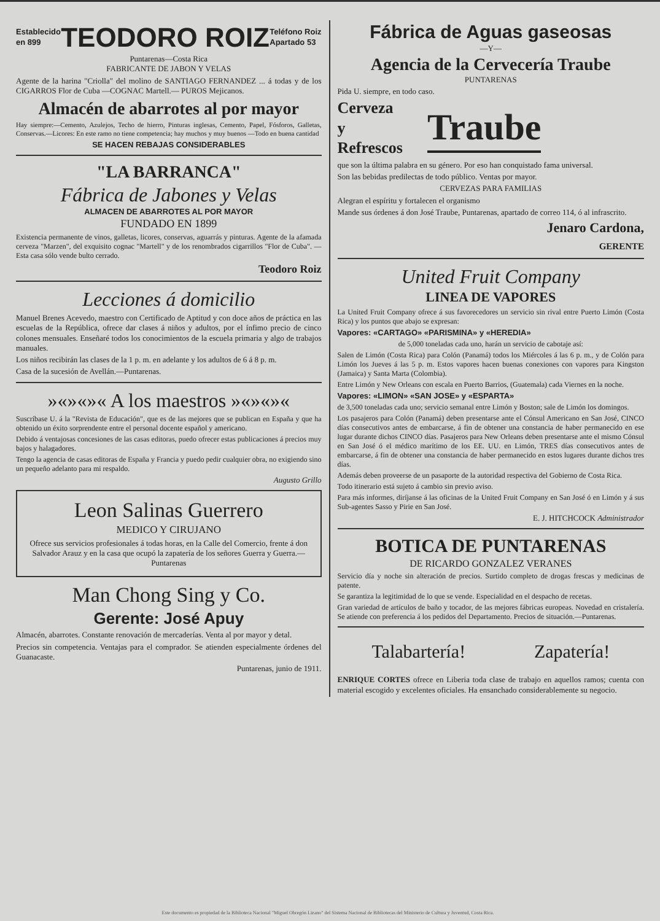Establecido
en 899
TEODORO ROIZ
Teléfono Roiz
Apartado 53
Puntarenas—Costa Rica
FABRICANTE DE JABON Y VELAS
Agente de la harina "Criolla" del molino de SANTIAGO FERNANDEZ ... á todas y de los CIGARROS Flor de Cuba —COGNAC Martell.— PUROS Mejicanos.
Almacén de abarrotes al por mayor
Hay siempre:—Cemento, Azulejos, Techo de hierro, Pinturas inglesas, Cemento, Papel, Fósforos, Galletas, Conservas.—Licores: En este ramo no tiene competencia; hay muchos y muy buenos —Todo en buena cantidad
SE HACEN REBAJAS CONSIDERABLES
"LA BARRANCA"
Fábrica de Jabones y Velas
ALMACEN DE ABARROTES AL POR MAYOR
FUNDADO EN 1899
Existencia permanente de vinos, galletas, licores, conservas, aguarrás y pinturas. Agente de la afamada cerveza "Marzen", del exquisito cognac "Martell" y de los renombrados cigarrillos "Flor de Cuba". —Esta casa sólo vende bulto cerrado.
Teodoro Roiz
Lecciones á domicilio
Manuel Brenes Acevedo, maestro con Certificado de Aptitud y con doce años de práctica en las escuelas de la República, ofrece dar clases á niños y adultos, por el ínfimo precio de cinco colones mensuales. Enseñaré todos los conocimientos de la escuela primaria y algo de trabajos manuales.
Los niños recibirán las clases de la 1 p. m. en adelante y los adultos de 6 á 8 p. m.
Casa de la sucesión de Avellán.—Puntarenas.
»«»«»« A los maestros »«»«»«
Suscríbase U. á la "Revista de Educación", que es de las mejores que se publican en España y que ha obtenido un éxito sorprendente entre el personal docente español y americano.
Debido á ventajosas concesiones de las casas editoras, puedo ofrecer estas publicaciones á precios muy bajos y halagadores.
Tengo la agencia de casas editoras de España y Francia y puedo pedir cualquier obra, no exigiendo sino un pequeño adelanto para mi respaldo.
Augusto Grillo
Leon Salinas Guerrero
MEDICO Y CIRUJANO
Ofrece sus servicios profesionales á todas horas, en la Calle del Comercio, frente á don Salvador Arauz y en la casa que ocupó la zapatería de los señores Guerra y Guerra.—Puntarenas
Man Chong Sing y Co.
Gerente: José Apuy
Almacén, abarrotes. Constante renovación de mercaderías. Venta al por mayor y detal.
Precios sin competencia. Ventajas para el comprador. Se atienden especialmente órdenes del Guanacaste.
Puntarenas, junio de 1911.
Fábrica de Aguas gaseosas
—Y—
Agencia de la Cervecería Traube
PUNTARENAS
Pida U. siempre, en todo caso.
Cerveza
y
Refrescos
Traube
que son la última palabra en su género. Por eso han conquistado fama universal.
Son las bebidas predilectas de todo público. Ventas por mayor.
CERVEZAS PARA FAMILIAS
Alegran el espíritu y fortalecen el organismo
Mande sus órdenes á don José Traube, Puntarenas, apartado de correo 114, ó al infrascrito.
Jenaro Cardona,
GERENTE
United Fruit Company
LINEA DE VAPORES
La United Fruit Company ofrece á sus favorecedores un servicio sin rival entre Puerto Limón (Costa Rica) y los puntos que abajo se expresan:
Vapores: «CARTAGO» «PARISMINA» y «HEREDIA»
de 5,000 toneladas cada uno, harán un servicio de cabotaje así:
Salen de Limón (Costa Rica) para Colón (Panamá) todos los Miércoles á las 6 p. m., y de Colón para Limón los Jueves á las 5 p. m. Estos vapores hacen buenas conexiones con vapores para Kingston (Jamaica) y Santa Marta (Colombia).
Entre Limón y New Orleans con escala en Puerto Barrios, (Guatemala) cada Viernes en la noche.
Vapores: «LIMON» «SAN JOSE» y «ESPARTA»
de 3,500 toneladas cada uno; servicio semanal entre Limón y Boston; sale de Limón los domingos.
Los pasajeros para Colón (Panamá) deben presentarse ante el Cónsul Americano en San José, CINCO días consecutivos antes de embarcarse, á fin de obtener una constancia de haber permanecido en ese lugar durante dichos CINCO días. Pasajeros para New Orleans deben presentarse ante el mismo Cónsul en San José ó el médico marítimo de los EE. UU. en Limón, TRES días consecutivos antes de embarcarse, á fin de obtener una constancia de haber permanecido en estos lugares durante dichos tres días.
Además deben proveerse de un pasaporte de la autoridad respectiva del Gobierno de Costa Rica.
Todo itinerario está sujeto á cambio sin previo aviso.
Para más informes, diríjanse á las oficinas de la United Fruit Company en San José ó en Limón y á sus Sub-agentes Sasso y Pirie en San José.
E. J. HITCHCOCK Administrador
BOTICA DE PUNTARENAS
DE RICARDO GONZALEZ VERANES
Servicio día y noche sin alteración de precios. Surtido completo de drogas frescas y medicinas de patente.
Se garantiza la legitimidad de lo que se vende. Especialidad en el despacho de recetas.
Gran variedad de artículos de baño y tocador, de las mejores fábricas europeas. Novedad en cristalería. Se atiende con preferencia á los pedidos del Departamento. Precios de situación.—Puntarenas.
Talabartería! Zapatería!
ENRIQUE CORTES ofrece en Liberia toda clase de trabajo en aquellos ramos; cuenta con material escogido y excelentes oficiales. Ha ensanchado considerablemente su negocio.
Este documento es propiedad de la Biblioteca Nacional "Miguel Obregón Lizano" del Sistema Nacional de Bibliotecas del Ministerio de Cultura y Juventud, Costa Rica.